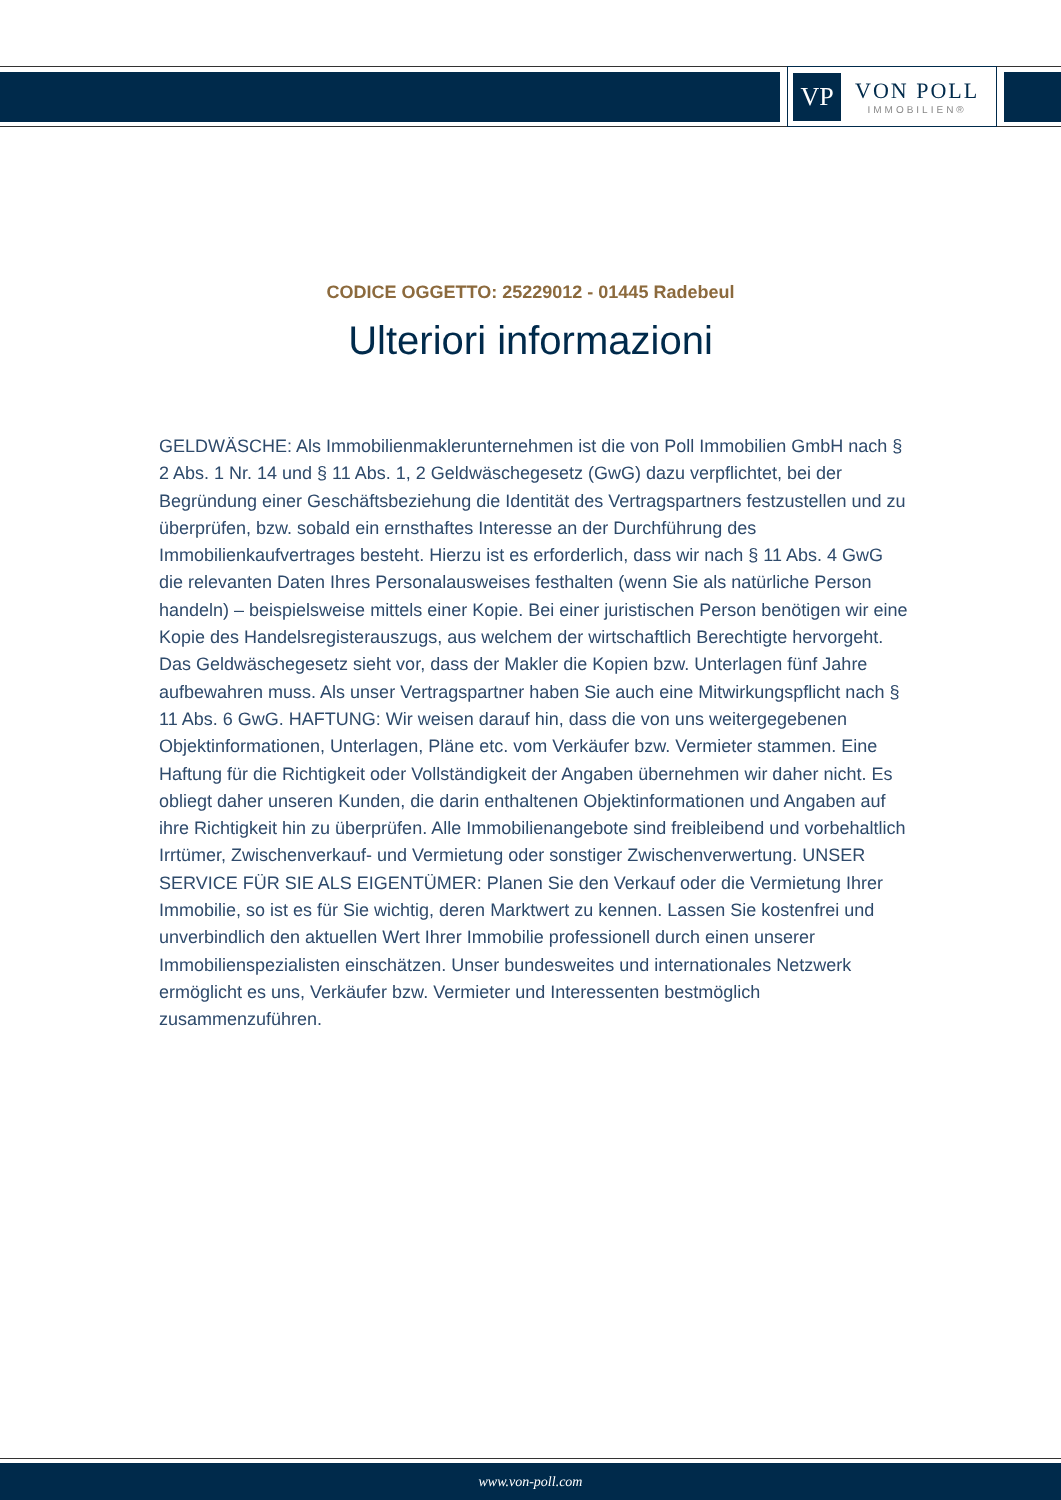VP
VON POLL
IMMOBILIEN®
CODICE OGGETTO: 25229012 - 01445 Radebeul
Ulteriori informazioni
GELDWÄSCHE: Als Immobilienmaklerunternehmen ist die von Poll Immobilien GmbH nach § 2 Abs. 1 Nr. 14 und § 11 Abs. 1, 2 Geldwäschegesetz (GwG) dazu verpflichtet, bei der Begründung einer Geschäftsbeziehung die Identität des Vertragspartners festzustellen und zu überprüfen, bzw. sobald ein ernsthaftes Interesse an der Durchführung des Immobilienkaufvertrages besteht. Hierzu ist es erforderlich, dass wir nach § 11 Abs. 4 GwG die relevanten Daten Ihres Personalausweises festhalten (wenn Sie als natürliche Person handeln) – beispielsweise mittels einer Kopie. Bei einer juristischen Person benötigen wir eine Kopie des Handelsregisterauszugs, aus welchem der wirtschaftlich Berechtigte hervorgeht. Das Geldwäschegesetz sieht vor, dass der Makler die Kopien bzw. Unterlagen fünf Jahre aufbewahren muss. Als unser Vertragspartner haben Sie auch eine Mitwirkungspflicht nach § 11 Abs. 6 GwG. HAFTUNG: Wir weisen darauf hin, dass die von uns weitergegebenen Objektinformationen, Unterlagen, Pläne etc. vom Verkäufer bzw. Vermieter stammen. Eine Haftung für die Richtigkeit oder Vollständigkeit der Angaben übernehmen wir daher nicht. Es obliegt daher unseren Kunden, die darin enthaltenen Objektinformationen und Angaben auf ihre Richtigkeit hin zu überprüfen. Alle Immobilienangebote sind freibleibend und vorbehaltlich Irrtümer, Zwischenverkauf- und Vermietung oder sonstiger Zwischenverwertung. UNSER SERVICE FÜR SIE ALS EIGENTÜMER: Planen Sie den Verkauf oder die Vermietung Ihrer Immobilie, so ist es für Sie wichtig, deren Marktwert zu kennen. Lassen Sie kostenfrei und unverbindlich den aktuellen Wert Ihrer Immobilie professionell durch einen unserer Immobilienspezialisten einschätzen. Unser bundesweites und internationales Netzwerk ermöglicht es uns, Verkäufer bzw. Vermieter und Interessenten bestmöglich zusammenzuführen.
www.von-poll.com